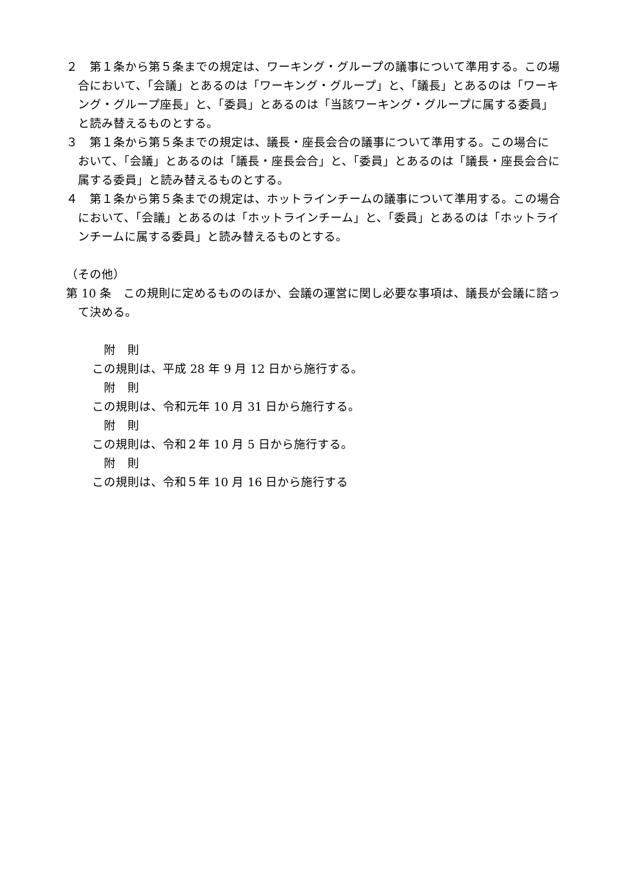２　第１条から第５条までの規定は、ワーキング・グループの議事について準用する。この場合において、「会議」とあるのは「ワーキング・グループ」と、「議長」とあるのは「ワーキング・グループ座長」と、「委員」とあるのは「当該ワーキング・グループに属する委員」と読み替えるものとする。
３　第１条から第５条までの規定は、議長・座長会合の議事について準用する。この場合において、「会議」とあるのは「議長・座長会合」と、「委員」とあるのは「議長・座長会合に属する委員」と読み替えるものとする。
４　第１条から第５条までの規定は、ホットラインチームの議事について準用する。この場合において、「会議」とあるのは「ホットラインチーム」と、「委員」とあるのは「ホットラインチームに属する委員」と読み替えるものとする。
（その他）
第 10 条　この規則に定めるもののほか、会議の運営に関し必要な事項は、議長が会議に諮って決める。
附　則
この規則は、平成 28 年 9 月 12 日から施行する。
附　則
この規則は、令和元年 10 月 31 日から施行する。
附　則
この規則は、令和２年 10 月 5 日から施行する。
附　則
この規則は、令和５年 10 月 16 日から施行する